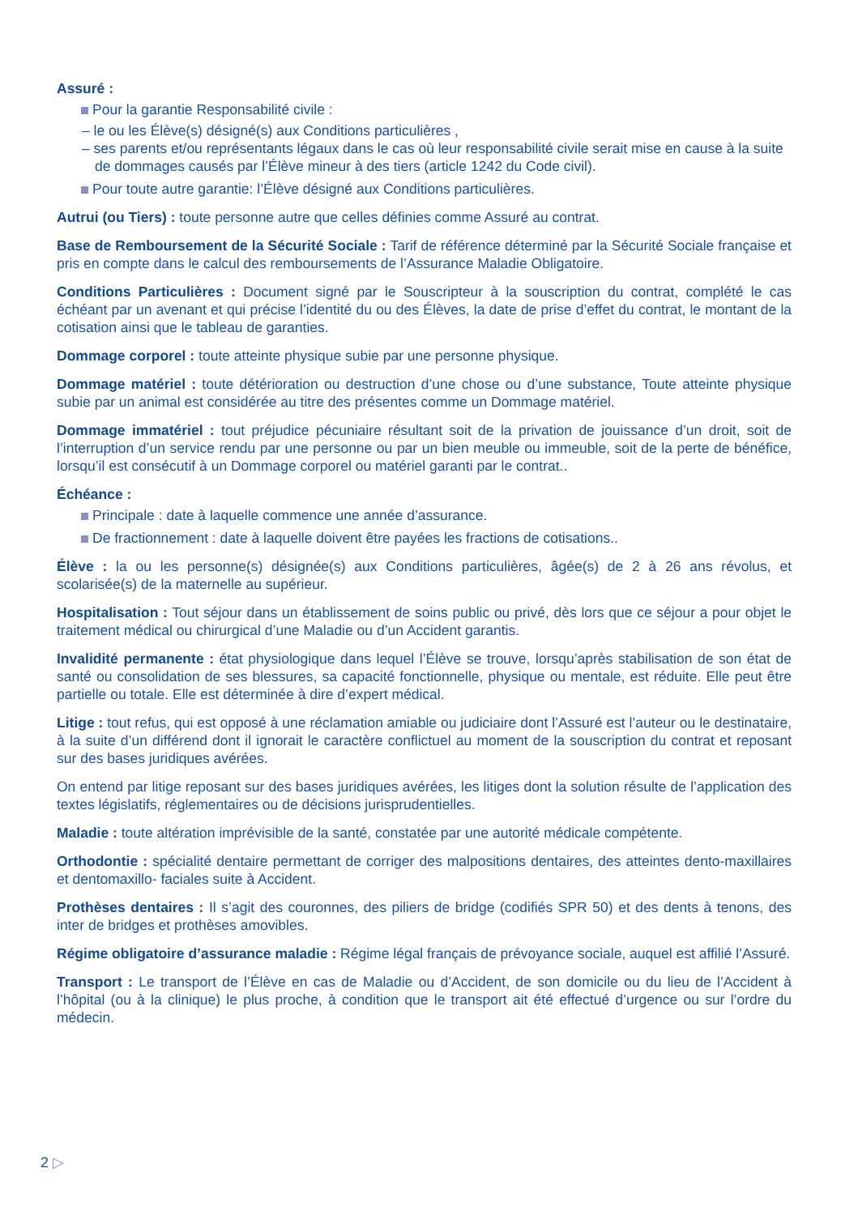Assuré :
Pour la garantie Responsabilité civile :
– le ou les Élève(s) désigné(s) aux Conditions particulières ,
– ses parents et/ou représentants légaux dans le cas où leur responsabilité civile serait mise en cause à la suite de dommages causés par l’Élève mineur à des tiers (article 1242 du Code civil).
Pour toute autre garantie: l’Élève désigné aux Conditions particulières.
Autrui (ou Tiers) : toute personne autre que celles définies comme Assuré au contrat.
Base de Remboursement de la Sécurité Sociale : Tarif de référence déterminé par la Sécurité Sociale française et pris en compte dans le calcul des remboursements de l’Assurance Maladie Obligatoire.
Conditions Particulières : Document signé par le Souscripteur à la souscription du contrat, complété le cas échéant par un avenant et qui précise l’identité du ou des Élèves, la date de prise d’effet du contrat, le montant de la cotisation ainsi que le tableau de garanties.
Dommage corporel : toute atteinte physique subie par une personne physique.
Dommage matériel : toute détérioration ou destruction d’une chose ou d’une substance, Toute atteinte physique subie par un animal est considérée au titre des présentes comme un Dommage matériel.
Dommage immatériel : tout préjudice pécuniaire résultant soit de la privation de jouissance d’un droit, soit de l’interruption d’un service rendu par une personne ou par un bien meuble ou immeuble, soit de la perte de bénéfice, lorsqu’il est consécutif à un Dommage corporel ou matériel garanti par le contrat..
Échéance :
Principale : date à laquelle commence une année d’assurance.
De fractionnement : date à laquelle doivent être payées les fractions de cotisations..
Élève : la ou les personne(s) désignée(s) aux Conditions particulières, âgée(s) de 2 à 26 ans révolus, et scolarisée(s) de la maternelle au supérieur.
Hospitalisation : Tout séjour dans un établissement de soins public ou privé, dès lors que ce séjour a pour objet le traitement médical ou chirurgical d’une Maladie ou d’un Accident garantis.
Invalidité permanente : état physiologique dans lequel l’Élève se trouve, lorsqu’après stabilisation de son état de santé ou consolidation de ses blessures, sa capacité fonctionnelle, physique ou mentale, est réduite. Elle peut être partielle ou totale. Elle est déterminée à dire d’expert médical.
Litige : tout refus, qui est opposé à une réclamation amiable ou judiciaire dont l’Assuré est l’auteur ou le destinataire, à la suite d’un différend dont il ignorait le caractère conflictuel au moment de la souscription du contrat et reposant sur des bases juridiques avérées.
On entend par litige reposant sur des bases juridiques avérées, les litiges dont la solution résulte de l’application des textes législatifs, réglementaires ou de décisions jurisprudentielles.
Maladie : toute altération imprévisible de la santé, constatée par une autorité médicale compétente.
Orthodontie : spécialité dentaire permettant de corriger des malpositions dentaires, des atteintes dento-maxillaires et dentomaxillo- faciales suite à Accident.
Prothèses dentaires : Il s’agit des couronnes, des piliers de bridge (codifiés SPR 50) et des dents à tenons, des inter de bridges et prothèses amovibles.
Régime obligatoire d’assurance maladie : Régime légal français de prévoyance sociale, auquel est affilié l’Assuré.
Transport : Le transport de l’Élève en cas de Maladie ou d’Accident, de son domicile ou du lieu de l’Accident à l’hôpital (ou à la clinique) le plus proche, à condition que le transport ait été effectué d’urgence ou sur l’ordre du médecin.
2 ▷